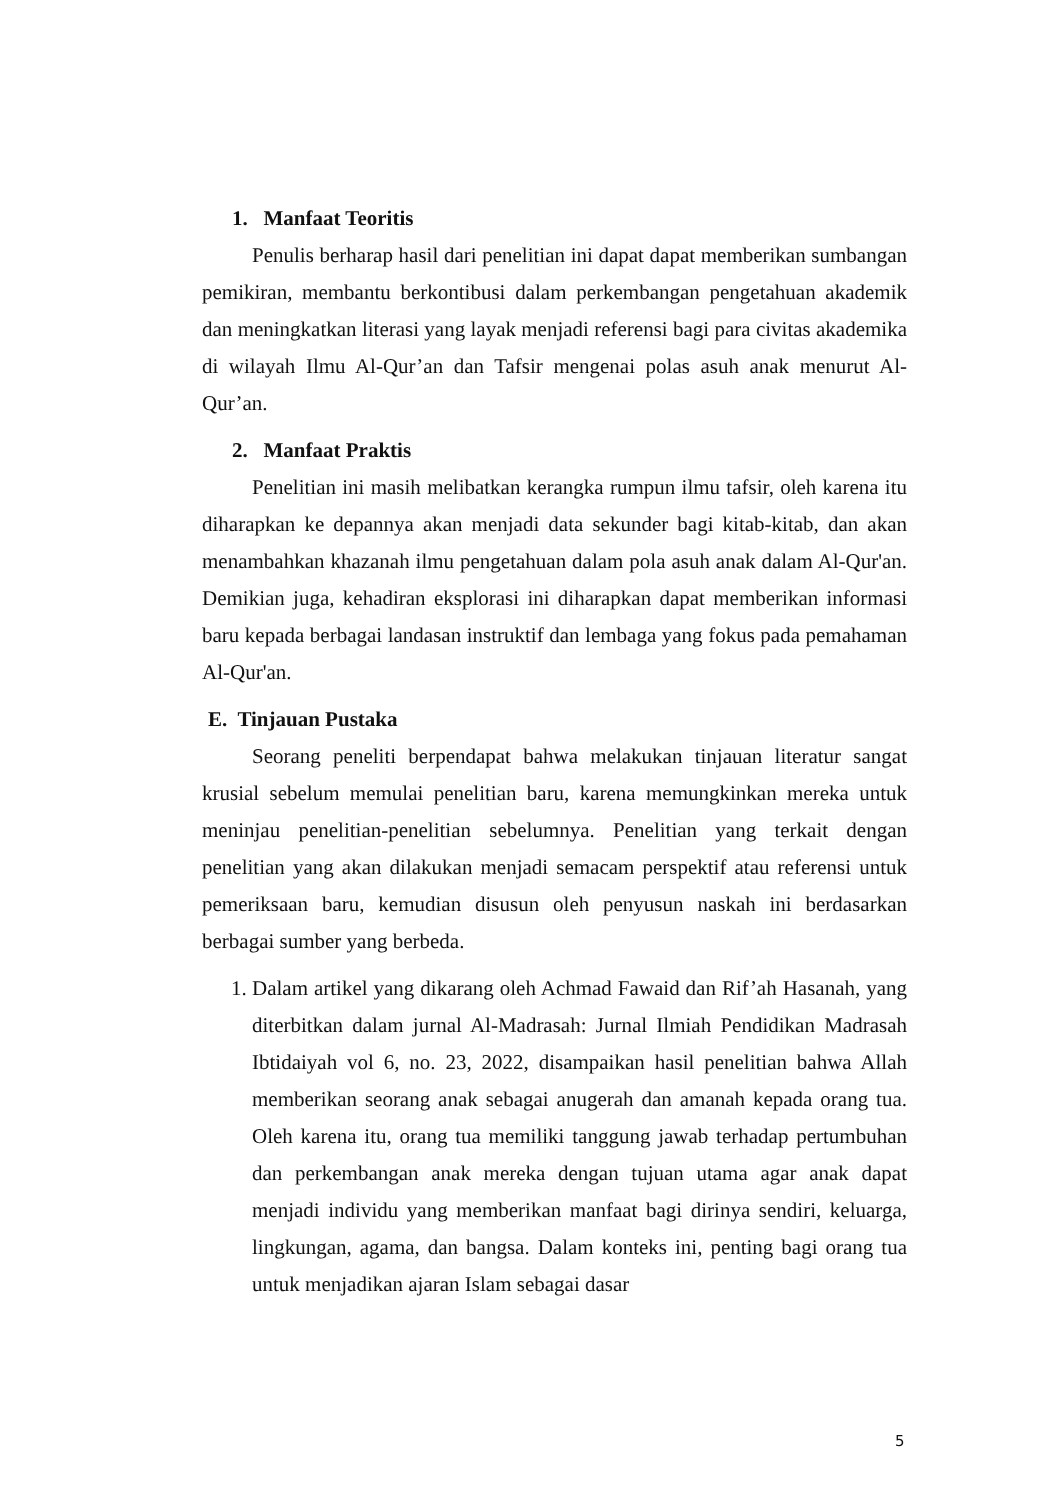1. Manfaat Teoritis
Penulis berharap hasil dari penelitian ini dapat dapat memberikan sumbangan pemikiran, membantu berkontibusi dalam perkembangan pengetahuan akademik dan meningkatkan literasi yang layak menjadi referensi bagi para civitas akademika di wilayah Ilmu Al-Qur’an dan Tafsir mengenai polas asuh anak menurut Al-Qur’an.
2. Manfaat Praktis
Penelitian ini masih melibatkan kerangka rumpun ilmu tafsir, oleh karena itu diharapkan ke depannya akan menjadi data sekunder bagi kitab-kitab, dan akan menambahkan khazanah ilmu pengetahuan dalam pola asuh anak dalam Al-Qur'an. Demikian juga, kehadiran eksplorasi ini diharapkan dapat memberikan informasi baru kepada berbagai landasan instruktif dan lembaga yang fokus pada pemahaman Al-Qur'an.
E. Tinjauan Pustaka
Seorang peneliti berpendapat bahwa melakukan tinjauan literatur sangat krusial sebelum memulai penelitian baru, karena memungkinkan mereka untuk meninjau penelitian-penelitian sebelumnya. Penelitian yang terkait dengan penelitian yang akan dilakukan menjadi semacam perspektif atau referensi untuk pemeriksaan baru, kemudian disusun oleh penyusun naskah ini berdasarkan berbagai sumber yang berbeda.
1. Dalam artikel yang dikarang oleh Achmad Fawaid dan Rif’ah Hasanah, yang diterbitkan dalam jurnal Al-Madrasah: Jurnal Ilmiah Pendidikan Madrasah Ibtidaiyah vol 6, no. 23, 2022, disampaikan hasil penelitian bahwa Allah memberikan seorang anak sebagai anugerah dan amanah kepada orang tua. Oleh karena itu, orang tua memiliki tanggung jawab terhadap pertumbuhan dan perkembangan anak mereka dengan tujuan utama agar anak dapat menjadi individu yang memberikan manfaat bagi dirinya sendiri, keluarga, lingkungan, agama, dan bangsa. Dalam konteks ini, penting bagi orang tua untuk menjadikan ajaran Islam sebagai dasar
5